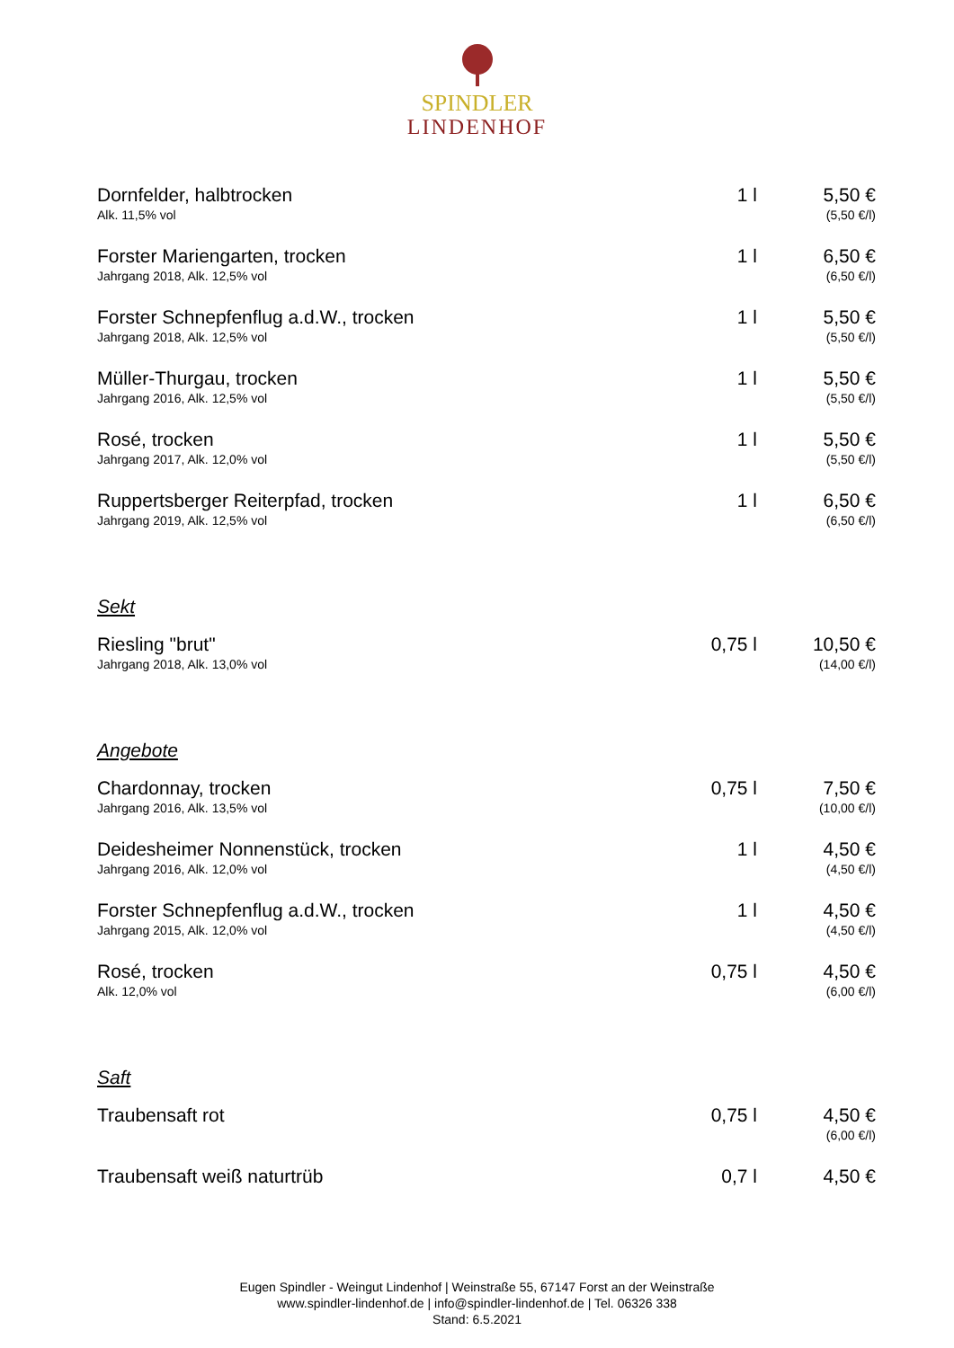SPINDLER
LINDENHOF
| Dornfelder, halbtrocken Alk. 11,5% vol | 1 l | 5,50 € (5,50 €/l) |
| Forster Mariengarten, trocken Jahrgang 2018, Alk. 12,5% vol | 1 l | 6,50 € (6,50 €/l) |
| Forster Schnepfenflug a.d.W., trocken Jahrgang 2018, Alk. 12,5% vol | 1 l | 5,50 € (5,50 €/l) |
| Müller-Thurgau, trocken Jahrgang 2016, Alk. 12,5% vol | 1 l | 5,50 € (5,50 €/l) |
| Rosé, trocken Jahrgang 2017, Alk. 12,0% vol | 1 l | 5,50 € (5,50 €/l) |
| Ruppertsberger Reiterpfad, trocken Jahrgang 2019, Alk. 12,5% vol | 1 l | 6,50 € (6,50 €/l) |
| Sekt | | |
| Riesling "brut" Jahrgang 2018, Alk. 13,0% vol | 0,75 l | 10,50 € (14,00 €/l) |
| Angebote | | |
| Chardonnay, trocken Jahrgang 2016, Alk. 13,5% vol | 0,75 l | 7,50 € (10,00 €/l) |
| Deidesheimer Nonnenstück, trocken Jahrgang 2016, Alk. 12,0% vol | 1 l | 4,50 € (4,50 €/l) |
| Forster Schnepfenflug a.d.W., trocken Jahrgang 2015, Alk. 12,0% vol | 1 l | 4,50 € (4,50 €/l) |
| Rosé, trocken Alk. 12,0% vol | 0,75 l | 4,50 € (6,00 €/l) |
| Saft | | |
| Traubensaft rot | 0,75 l | 4,50 € (6,00 €/l) |
| Traubensaft weiß naturtrüb | 0,7 l | 4,50 € |
Eugen Spindler - Weingut Lindenhof | Weinstraße 55, 67147 Forst an der Weinstraße
www.spindler-lindenhof.de | info@spindler-lindenhof.de | Tel. 06326 338
Stand: 6.5.2021